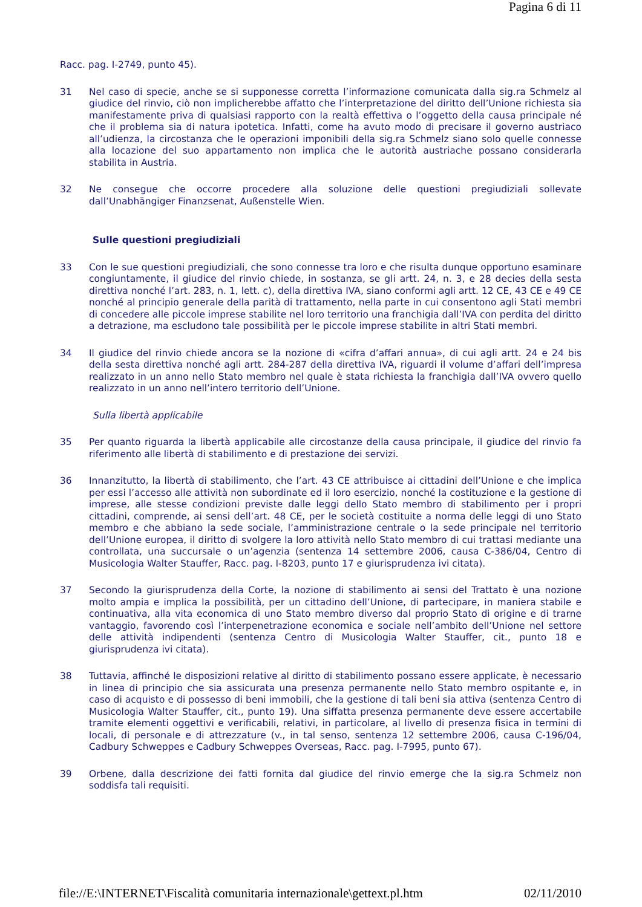Pagina 6 di 11
Racc. pag. I‑2749, punto 45).
31 Nel caso di specie, anche se si supponesse corretta l’informazione comunicata dalla sig.ra Schmelz al giudice del rinvio, ciò non implicherebbe affatto che l’interpretazione del diritto dell’Unione richiesta sia manifestamente priva di qualsiasi rapporto con la realtà effettiva o l’oggetto della causa principale né che il problema sia di natura ipotetica. Infatti, come ha avuto modo di precisare il governo austriaco all’udienza, la circostanza che le operazioni imponibili della sig.ra Schmelz siano solo quelle connesse alla locazione del suo appartamento non implica che le autorità austriache possano considerarla stabilita in Austria.
32 Ne consegue che occorre procedere alla soluzione delle questioni pregiudiziali sollevate dall’Unabhängiger Finanzsenat, Außenstelle Wien.
Sulle questioni pregiudiziali
33 Con le sue questioni pregiudiziali, che sono connesse tra loro e che risulta dunque opportuno esaminare congiuntamente, il giudice del rinvio chiede, in sostanza, se gli artt. 24, n. 3, e 28 decies della sesta direttiva nonché l’art. 283, n. 1, lett. c), della direttiva IVA, siano conformi agli artt. 12 CE, 43 CE e 49 CE nonché al principio generale della parità di trattamento, nella parte in cui consentono agli Stati membri di concedere alle piccole imprese stabilite nel loro territorio una franchigia dall’IVA con perdita del diritto a detrazione, ma escludono tale possibilità per le piccole imprese stabilite in altri Stati membri.
34 Il giudice del rinvio chiede ancora se la nozione di «cifra d’affari annua», di cui agli artt. 24 e 24 bis della sesta direttiva nonché agli artt. 284‑287 della direttiva IVA, riguardi il volume d’affari dell’impresa realizzato in un anno nello Stato membro nel quale è stata richiesta la franchigia dall’IVA ovvero quello realizzato in un anno nell’intero territorio dell’Unione.
Sulla libertà applicabile
35 Per quanto riguarda la libertà applicabile alle circostanze della causa principale, il giudice del rinvio fa riferimento alle libertà di stabilimento e di prestazione dei servizi.
36 Innanzitutto, la libertà di stabilimento, che l’art. 43 CE attribuisce ai cittadini dell’Unione e che implica per essi l’accesso alle attività non subordinate ed il loro esercizio, nonché la costituzione e la gestione di imprese, alle stesse condizioni previste dalle leggi dello Stato membro di stabilimento per i propri cittadini, comprende, ai sensi dell’art. 48 CE, per le società costituite a norma delle leggi di uno Stato membro e che abbiano la sede sociale, l’amministrazione centrale o la sede principale nel territorio dell’Unione europea, il diritto di svolgere la loro attività nello Stato membro di cui trattasi mediante una controllata, una succursale o un’agenzia (sentenza 14 settembre 2006, causa C‑386/04, Centro di Musicologia Walter Stauffer, Racc. pag. I‑8203, punto 17 e giurisprudenza ivi citata).
37 Secondo la giurisprudenza della Corte, la nozione di stabilimento ai sensi del Trattato è una nozione molto ampia e implica la possibilità, per un cittadino dell’Unione, di partecipare, in maniera stabile e continuativa, alla vita economica di uno Stato membro diverso dal proprio Stato di origine e di trarne vantaggio, favorendo così l’interpenetrazione economica e sociale nell’ambito dell’Unione nel settore delle attività indipendenti (sentenza Centro di Musicologia Walter Stauffer, cit., punto 18 e giurisprudenza ivi citata).
38 Tuttavia, affinché le disposizioni relative al diritto di stabilimento possano essere applicate, è necessario in linea di principio che sia assicurata una presenza permanente nello Stato membro ospitante e, in caso di acquisto e di possesso di beni immobili, che la gestione di tali beni sia attiva (sentenza Centro di Musicologia Walter Stauffer, cit., punto 19). Una siffatta presenza permanente deve essere accertabile tramite elementi oggettivi e verificabili, relativi, in particolare, al livello di presenza fisica in termini di locali, di personale e di attrezzature (v., in tal senso, sentenza 12 settembre 2006, causa C‑196/04, Cadbury Schweppes e Cadbury Schweppes Overseas, Racc. pag. I‑7995, punto 67).
39 Orbene, dalla descrizione dei fatti fornita dal giudice del rinvio emerge che la sig.ra Schmelz non soddisfa tali requisiti.
file://E:\INTERNET\Fiscalità comunitaria internazionale\gettext.pl.htm 02/11/2010